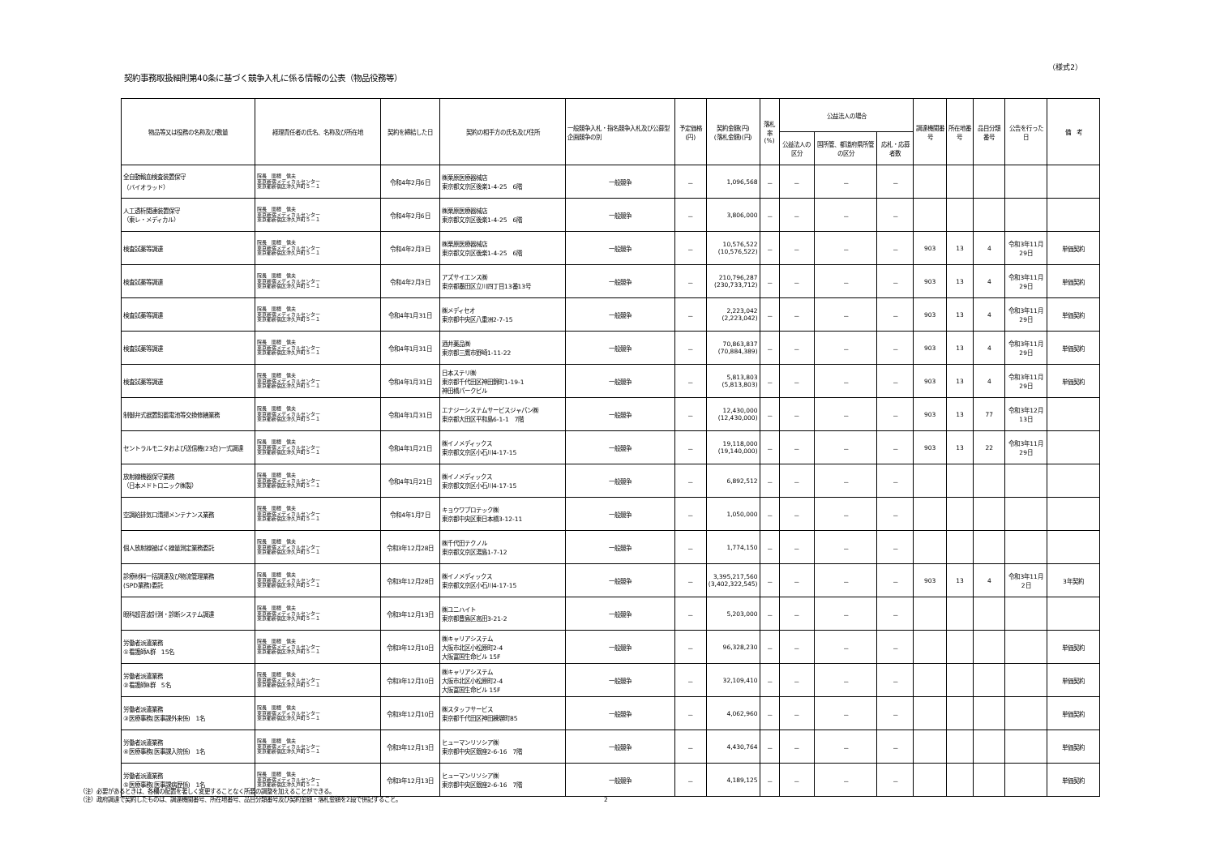（様式2）
契約事務取扱細則第40条に基づく競争入札に係る情報の公表（物品役務等）
| 物品等又は役務の名称及び数量 | 経理責任者の氏名、名称及び所在地 | 契約を締結した日 | 契約の相手方の氏名及び住所 | 一般競争入札・指名競争入札及び公募型企画競争の別 | 予定価格(円) | 契約金額(円) (落札金額)(円) | 落札率 (%) | 公益法人の場合 | | | 調達機関番号 | 所在地番号 | 品目分類番号 | 公告を行った日 | 備 考 |
| --- | --- | --- | --- | --- | --- | --- | --- | --- | --- | --- | --- | --- | --- | --- | --- |
| | | | | | | | | 公益法人の区分 | 国所管、都道府県所管の区分 | 応札・応募者数 | | | | | |
| 全自動輸血検査装置保守 （バイオラッド） | 院長 関根 信夫 東京新宿メディカルセンター 東京都新宿区津久戸町５－１ | 令和4年2月6日 | ㈱栗原医療器械店 東京都文京区後楽1-4-25 6階 | 一般競争 | － | 1,096,568 | － | － | － | － | | | | | |
| 人工透析関連装置保守 （東レ・メディカル） | 院長 関根 信夫 東京新宿メディカルセンター 東京都新宿区津久戸町５－１ | 令和4年2月6日 | ㈱栗原医療器械店 東京都文京区後楽1-4-25 6階 | 一般競争 | － | 3,806,000 | － | － | － | － | | | | | |
| 検査試薬等調達 | 院長 関根 信夫 東京新宿メディカルセンター 東京都新宿区津久戸町５－１ | 令和4年2月3日 | ㈱栗原医療器械店 東京都文京区後楽1-4-25 6階 | 一般競争 | － | 10,576,522 (10,576,522) | － | － | － | － | 903 | 13 | 4 | 令和3年11月29日 | 単価契約 |
| 検査試薬等調達 | 院長 関根 信夫 東京新宿メディカルセンター 東京都新宿区津久戸町５－１ | 令和4年2月3日 | アズサイエンス㈱ 東京都墨田区立川四丁目13番13号 | 一般競争 | － | 210,796,287 (230,733,712) | － | － | － | － | 903 | 13 | 4 | 令和3年11月29日 | 単価契約 |
| 検査試薬等調達 | 院長 関根 信夫 東京新宿メディカルセンター 東京都新宿区津久戸町５－１ | 令和4年1月31日 | ㈱メディセオ 東京都中央区八重洲2-7-15 | 一般競争 | － | 2,223,042 (2,223,042) | － | － | － | － | 903 | 13 | 4 | 令和3年11月29日 | 単価契約 |
| 検査試薬等調達 | 院長 関根 信夫 東京新宿メディカルセンター 東京都新宿区津久戸町５－１ | 令和4年1月31日 | 酒井薬品㈱ 東京都三鷹市野崎1-11-22 | 一般競争 | － | 70,863,837 (70,884,389) | － | － | － | － | 903 | 13 | 4 | 令和3年11月29日 | 単価契約 |
| 検査試薬等調達 | 院長 関根 信夫 東京新宿メディカルセンター 東京都新宿区津久戸町５－１ | 令和4年1月31日 | 日本ステリ㈱ 東京都千代田区神田錦町1-19-1 神田橋パークビル | 一般競争 | － | 5,813,803 (5,813,803) | － | － | － | － | 903 | 13 | 4 | 令和3年11月29日 | 単価契約 |
| 制御弁式据置鉛蓄電池等交換修繕業務 | 院長 関根 信夫 東京新宿メディカルセンター 東京都新宿区津久戸町５－１ | 令和4年1月31日 | エナジーシステムサービスジャパン㈱ 東京都大田区平和島6-1-1 7階 | 一般競争 | － | 12,430,000 (12,430,000) | － | － | － | － | 903 | 13 | 77 | 令和3年12月13日 | |
| セントラルモニタおよび送信機(23台)一式調達 | 院長 関根 信夫 東京新宿メディカルセンター 東京都新宿区津久戸町５－１ | 令和4年1月21日 | ㈱イノメディックス 東京都文京区小石川4-17-15 | 一般競争 | － | 19,118,000 (19,140,000) | － | － | － | － | 903 | 13 | 22 | 令和3年11月29日 | |
| 放射線機器保守業務 （日本メドトロニック㈱製） | 院長 関根 信夫 東京新宿メディカルセンター 東京都新宿区津久戸町５－１ | 令和4年1月21日 | ㈱イノメディックス 東京都文京区小石川4-17-15 | 一般競争 | － | 6,892,512 | － | － | － | － | | | | | |
| 空調給排気口清掃メンテナンス業務 | 院長 関根 信夫 東京新宿メディカルセンター 東京都新宿区津久戸町５－１ | 令和4年1月7日 | キョウワプロテック㈱ 東京都中央区東日本橋3-12-11 | 一般競争 | － | 1,050,000 | － | － | － | － | | | | | |
| 個人放射線被ばく線量測定業務委託 | 院長 関根 信夫 東京新宿メディカルセンター 東京都新宿区津久戸町５－１ | 令和3年12月28日 | ㈱千代田テクノル 東京都文京区湯島1-7-12 | 一般競争 | － | 1,774,150 | － | － | － | － | | | | | |
| 診療材料一括調達及び物流管理業務 (SPD業務)委託 | 院長 関根 信夫 東京新宿メディカルセンター 東京都新宿区津久戸町５－１ | 令和3年12月28日 | ㈱イノメディックス 東京都文京区小石川4-17-15 | 一般競争 | － | 3,395,217,560 (3,402,322,545) | － | － | － | － | 903 | 13 | 4 | 令和3年11月2日 | 3年契約 |
| 眼科超音波計測・診断システム調達 | 院長 関根 信夫 東京新宿メディカルセンター 東京都新宿区津久戸町５－１ | 令和3年12月13日 | ㈱ユニハイト 東京都豊島区高田3-21-2 | 一般競争 | － | 5,203,000 | － | － | － | － | | | | | |
| 労働者派遣業務 ①看護師A群 15名 | 院長 関根 信夫 東京新宿メディカルセンター 東京都新宿区津久戸町５－１ | 令和3年12月10日 | ㈱キャリアシステム 大阪市北区小松原町2-4 大阪富国生命ビル 15F | 一般競争 | － | 96,328,230 | － | － | － | － | | | | | 単価契約 |
| 労働者派遣業務 ②看護師B群 5名 | 院長 関根 信夫 東京新宿メディカルセンター 東京都新宿区津久戸町５－１ | 令和3年12月10日 | ㈱キャリアシステム 大阪市北区小松原町2-4 大阪富国生命ビル 15F | 一般競争 | － | 32,109,410 | － | － | － | － | | | | | 単価契約 |
| 労働者派遣業務 ③医療事務(医事課外来係) 1名 | 院長 関根 信夫 東京新宿メディカルセンター 東京都新宿区津久戸町５－１ | 令和3年12月10日 | ㈱スタッフサービス 東京都千代田区神田練塀町85 | 一般競争 | － | 4,062,960 | － | － | － | － | | | | | 単価契約 |
| 労働者派遣業務 ④医療事務(医事課入院係) 1名 | 院長 関根 信夫 東京新宿メディカルセンター 東京都新宿区津久戸町５－１ | 令和3年12月13日 | ヒューマンリソシア㈱ 東京都中央区銀座2-6-16 7階 | 一般競争 | － | 4,430,764 | － | － | － | － | | | | | 単価契約 |
| 労働者派遣業務 ⑤医療事務(医事課病歴係) 1名 | 院長 関根 信夫 東京新宿メディカルセンター 東京都新宿区津久戸町５－１ | 令和3年12月13日 | ヒューマンリソシア㈱ 東京都中央区銀座2-6-16 7階 | 一般競争 | － | 4,189,125 | － | － | － | － | | | | | 単価契約 |
（注）必要があるときは、各欄の配置を著しく変更することなく所要の調整を加えることができる。
（注）政府調達で契約したものは、調達機関番号、所在地番号、品目分類番号及び契約金額・落札金額を2段で併記すること。
2